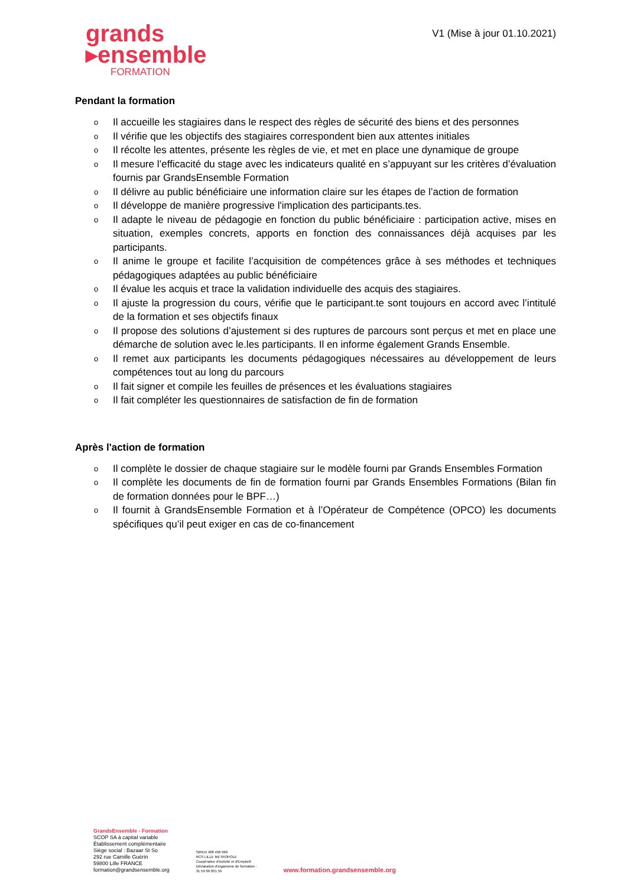grands
▸ensemble
FORMATION
V1 (Mise à jour 01.10.2021)
Pendant la formation
o Il accueille les stagiaires dans le respect des règles de sécurité des biens et des personnes
o Il vérifie que les objectifs des stagiaires correspondent bien aux attentes initiales
o Il récolte les attentes, présente les règles de vie, et met en place une dynamique de groupe
o Il mesure l’efficacité du stage avec les indicateurs qualité en s’appuyant sur les critères d’évaluation fournis par GrandsEnsemble Formation
o Il délivre au public bénéficiaire une information claire sur les étapes de l’action de formation
o Il développe de manière progressive l'implication des participants.tes.
o Il adapte le niveau de pédagogie en fonction du public bénéficiaire : participation active, mises en situation, exemples concrets, apports en fonction des connaissances déjà acquises par les participants.
o Il anime le groupe et facilite l’acquisition de compétences grâce à ses méthodes et techniques pédagogiques adaptées au public bénéficiaire
o Il évalue les acquis et trace la validation individuelle des acquis des stagiaires.
o Il ajuste la progression du cours, vérifie que le participant.te sont toujours en accord avec l’intitulé de la formation et ses objectifs finaux
o Il propose des solutions d’ajustement si des ruptures de parcours sont perçus et met en place une démarche de solution avec le.les participants. Il en informe également Grands Ensemble.
o Il remet aux participants les documents pédagogiques nécessaires au développement de leurs compétences tout au long du parcours
o Il fait signer et compile les feuilles de présences et les évaluations stagiaires
o Il fait compléter les questionnaires de satisfaction de fin de formation
Après l'action de formation
o Il complète le dossier de chaque stagiaire sur le modèle fourni par Grands Ensembles Formation
o Il complète les documents de fin de formation fourni par Grands Ensembles Formations (Bilan fin de formation données pour le BPF…)
o Il fournit à GrandsEnsemble Formation et à l’Opérateur de Compétence (OPCO) les documents spécifiques qu’il peut exiger en cas de co-financement
GrandsEnsemble - Formation
SCOP SA à capital variable
Établissement complémentaire
Siège social : Bazaar St So
292 rue Camille Guérin
59800 Lille FRANCE
formation@grandsensemble.org
SIREN 488 458 969
RCS LILLE METROPOLE
Coopérative d'Activité et d'Emploi®
Déclaration d'organisme de formation :
31 59 09 031 59
www.formation.grandsensemble.org